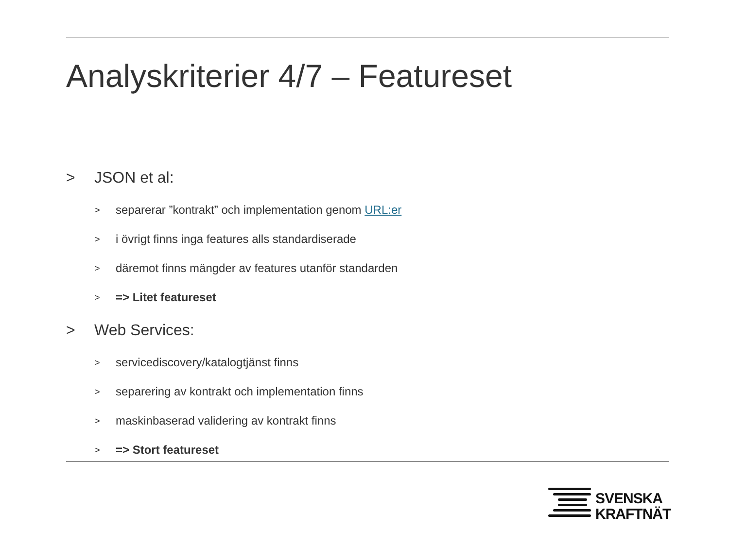Analyskriterier 4/7 – Featureset
> JSON et al:
> separerar ”kontrakt” och implementation genom URL:er
> i övrigt finns inga features alls standardiserade
> däremot finns mängder av features utanför standarden
> => Litet featureset
> Web Services:
> servicediscovery/katalogtjänst finns
> separering av kontrakt och implementation finns
> maskinbaserad validering av kontrakt finns
> => Stort featureset
SVENSKA
KRAFTNÄT